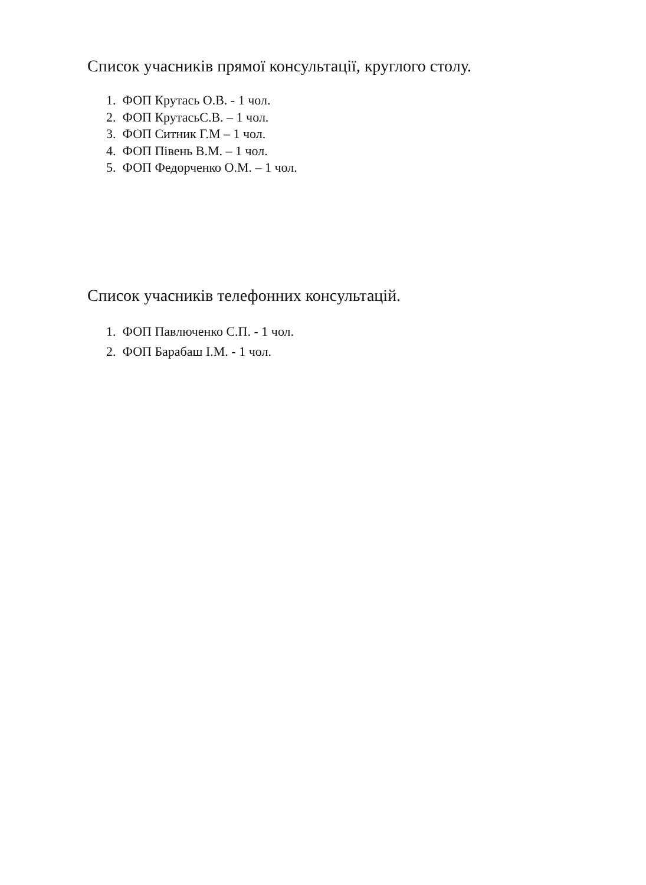Список учасників прямої консультації, круглого столу.
1. ФОП Крутась О.В. - 1 чол.
2. ФОП КрутасьС.В. – 1 чол.
3. ФОП Ситник Г.М – 1 чол.
4. ФОП Півень В.М. – 1 чол.
5. ФОП Федорченко О.М. – 1 чол.
Список учасників телефонних консультацій.
1. ФОП Павлюченко С.П. - 1 чол.
2. ФОП Барабаш І.М. - 1 чол.